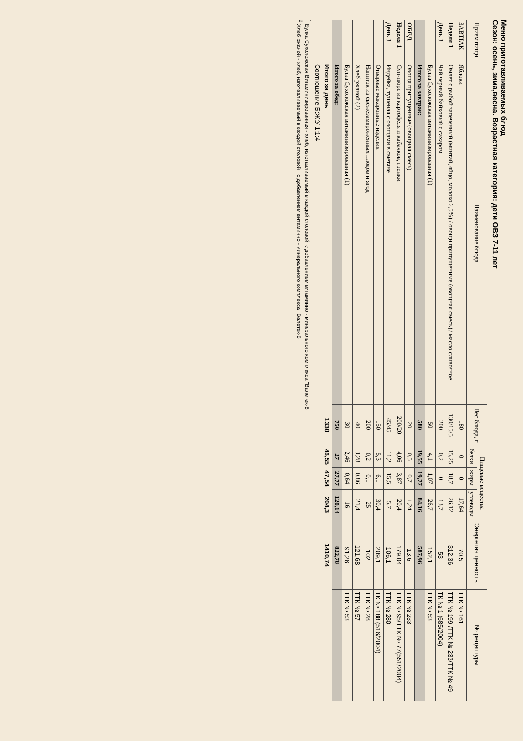Меню приготавливаемых блюд
Сезон: осень, зима,весна. Возрастная категория: дети ОВЗ 7-11 лет
| Прием пищи | Наименование блюда | Вес блюда, г | Пищевые вещества | | | Энергетич ценность | № рецептуры |
| --- | --- | --- | --- | --- | --- | --- | --- |
| | | | белки | жиры | углеводы | | |
| ЗАВТРАК | Яблоки | 180 | 0 | 0 | 17,64 | 70,5 | ТТК № 161 |
| Неделя 1 | Омлет с рыбой запеченный (минтай, яйцо, молоко 2,5%) / овощи припущенные (овощная смесь) / масло сливочное | 130/15/5 | 15,25 | 18,7 | 26,12 | 312,36 | ТТК № 199 /ТТК № 233/ТТК № 49 |
| День 3 | Чай черный байховый с сахаром | 200 | 0,2 | 0 | 13,7 | 53 | ТК № 1 (685/2004) |
| | Булка Сухоложская витаминизированная (1) | 50 | 4,1 | 1,07 | 26,7 | 152,1 | ТТК № 53 |
| | Итого за завтрак: | 580 | 19,55 | 19,77 | 84,16 | 587,96 | |
| ОБЕД | Овощи припущенные (овощная смесь) | 20 | 0,5 | 0,7 | 1,24 | 13,6 | ТТК № 233 |
| Неделя 1 | Суп-пюре из картофеля и кабачков, гренки | 200/20 | 4,06 | 3,87 | 20,4 | 179,04 | ТТК № 95/ТТК № 77(551/2004) |
| День 3 | Индейка, тушеная с овощами в сметане | 45/45 | 11,2 | 15,5 | 5,7 | 106,1 | ТТК № 280 |
| | Отварные макаронные изделия | 150 | 5,3 | 6,1 | 30,4 | 209,1 | ТК № 188 (516/2004) |
| | Напиток из свежезамороженных плодов и ягод | 200 | 0,2 | 0,1 | 25 | 102 | ТТК № 28 |
| | Хлеб ржаной (2) | 40 | 3,28 | 0,86 | 21,4 | 121,68 | ТТК № 57 |
| | Булка Сухоложская витаминизированная (1) | 30 | 2,46 | 0,64 | 16 | 91,26 | ТТК № 53 |
| | Итого за обед: | 750 | 27 | 27,77 | 120,14 | 822,78 | |
| | Итого за день | 1330 | 46,55 | 47,54 | 204,3 | 1410,74 | |
| | Соотношение Б:Ж:У 1:1:4 | | | | | | |
<sup>1</sup> Булка Сухоложская Витаминизированная - хлеб, изготавливаемый в каждой столовой, с добавлением витаминно - минерального комплекса "Валетек-8"
<sup>2</sup> Хлеб ржаной - хлеб, изготавливаемый в каждой столовой , с добавлением витаминно - минерального комплекса "Валетек-8"